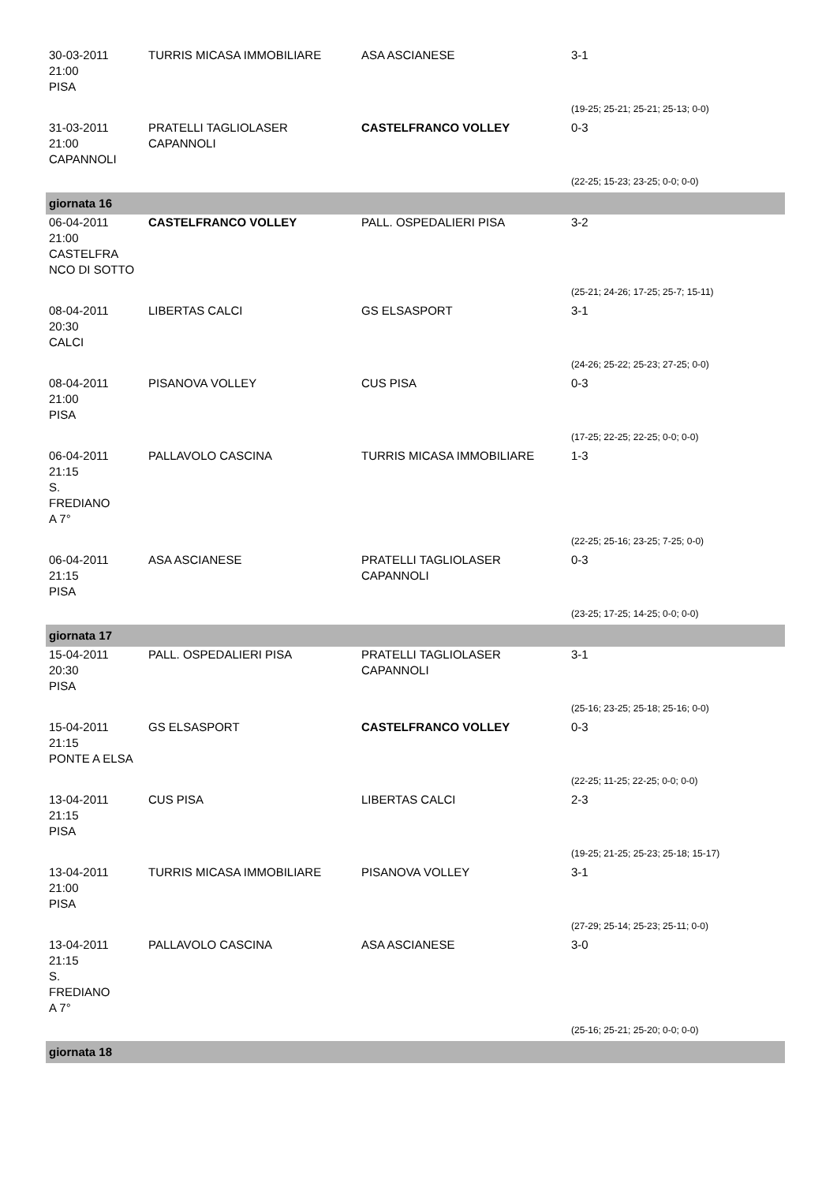| 30-03-2011 21:00 PISA | TURRIS MICASA IMMOBILIARE | ASA ASCIANESE | 3-1 |
| | | | (19-25; 25-21; 25-21; 25-13; 0-0) |
| 31-03-2011 21:00 CAPANNOLI | PRATELLI TAGLIOLASER CAPANNOLI | CASTELFRANCO VOLLEY | 0-3 |
| | | | (22-25; 15-23; 23-25; 0-0; 0-0) |
| giornata 16 | | | |
| 06-04-2011 21:00 CASTELFRA NCO DI SOTTO | CASTELFRANCO VOLLEY | PALL. OSPEDALIERI PISA | 3-2 |
| | | | (25-21; 24-26; 17-25; 25-7; 15-11) |
| 08-04-2011 20:30 CALCI | LIBERTAS CALCI | GS ELSASPORT | 3-1 |
| | | | (24-26; 25-22; 25-23; 27-25; 0-0) |
| 08-04-2011 21:00 PISA | PISANOVA VOLLEY | CUS PISA | 0-3 |
| | | | (17-25; 22-25; 22-25; 0-0; 0-0) |
| 06-04-2011 21:15 S. FREDIANO A 7° | PALLAVOLO CASCINA | TURRIS MICASA IMMOBILIARE | 1-3 |
| | | | (22-25; 25-16; 23-25; 7-25; 0-0) |
| 06-04-2011 21:15 PISA | ASA ASCIANESE | PRATELLI TAGLIOLASER CAPANNOLI | 0-3 |
| | | | (23-25; 17-25; 14-25; 0-0; 0-0) |
| giornata 17 | | | |
| 15-04-2011 20:30 PISA | PALL. OSPEDALIERI PISA | PRATELLI TAGLIOLASER CAPANNOLI | 3-1 |
| | | | (25-16; 23-25; 25-18; 25-16; 0-0) |
| 15-04-2011 21:15 PONTE A ELSA | GS ELSASPORT | CASTELFRANCO VOLLEY | 0-3 |
| | | | (22-25; 11-25; 22-25; 0-0; 0-0) |
| 13-04-2011 21:15 PISA | CUS PISA | LIBERTAS CALCI | 2-3 |
| | | | (19-25; 21-25; 25-23; 25-18; 15-17) |
| 13-04-2011 21:00 PISA | TURRIS MICASA IMMOBILIARE | PISANOVA VOLLEY | 3-1 |
| | | | (27-29; 25-14; 25-23; 25-11; 0-0) |
| 13-04-2011 21:15 S. FREDIANO A 7° | PALLAVOLO CASCINA | ASA ASCIANESE | 3-0 |
| | | | (25-16; 25-21; 25-20; 0-0; 0-0) |
| giornata 18 | | | |